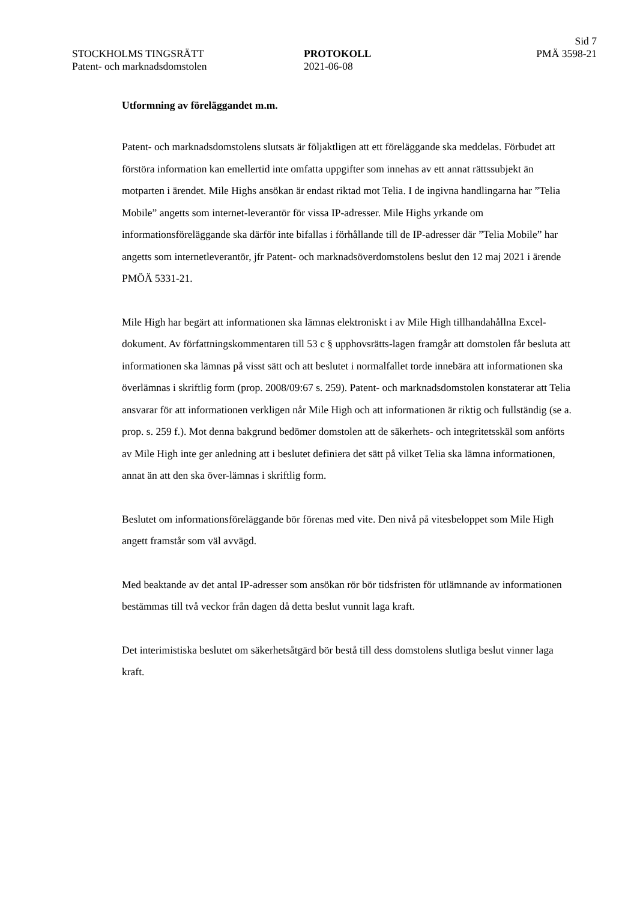Sid 7
STOCKHOLMS TINGSRÄTT
Patent- och marknadsdomstolen
PROTOKOLL
2021-06-08
PMÄ 3598-21
Utformning av föreläggandet m.m.
Patent- och marknadsdomstolens slutsats är följaktligen att ett föreläggande ska meddelas. Förbudet att förstöra information kan emellertid inte omfatta uppgifter som innehas av ett annat rättssubjekt än motparten i ärendet. Mile Highs ansökan är endast riktad mot Telia. I de ingivna handlingarna har ”Telia Mobile” angetts som internet-leverantör för vissa IP-adresser. Mile Highs yrkande om informationsföreläggande ska därför inte bifallas i förhållande till de IP-adresser där ”Telia Mobile” har angetts som internetleverantör, jfr Patent- och marknadsöverdomstolens beslut den 12 maj 2021 i ärende PMÖÄ 5331-21.
Mile High har begärt att informationen ska lämnas elektroniskt i av Mile High tillhandahållna Excel-dokument. Av författningskommentaren till 53 c § upphovsrätts-lagen framgår att domstolen får besluta att informationen ska lämnas på visst sätt och att beslutet i normalfallet torde innebära att informationen ska överlämnas i skriftlig form (prop. 2008/09:67 s. 259). Patent- och marknadsdomstolen konstaterar att Telia ansvarar för att informationen verkligen når Mile High och att informationen är riktig och fullständig (se a. prop. s. 259 f.). Mot denna bakgrund bedömer domstolen att de säkerhets- och integritetsskäl som anförts av Mile High inte ger anledning att i beslutet definiera det sätt på vilket Telia ska lämna informationen, annat än att den ska över-lämnas i skriftlig form.
Beslutet om informationsföreläggande bör förenas med vite. Den nivå på vitesbeloppet som Mile High angett framstår som väl avvägd.
Med beaktande av det antal IP-adresser som ansökan rör bör tidsfristen för utlämnande av informationen bestämmas till två veckor från dagen då detta beslut vunnit laga kraft.
Det interimistiska beslutet om säkerhetsåtgärd bör bestå till dess domstolens slutliga beslut vinner laga kraft.